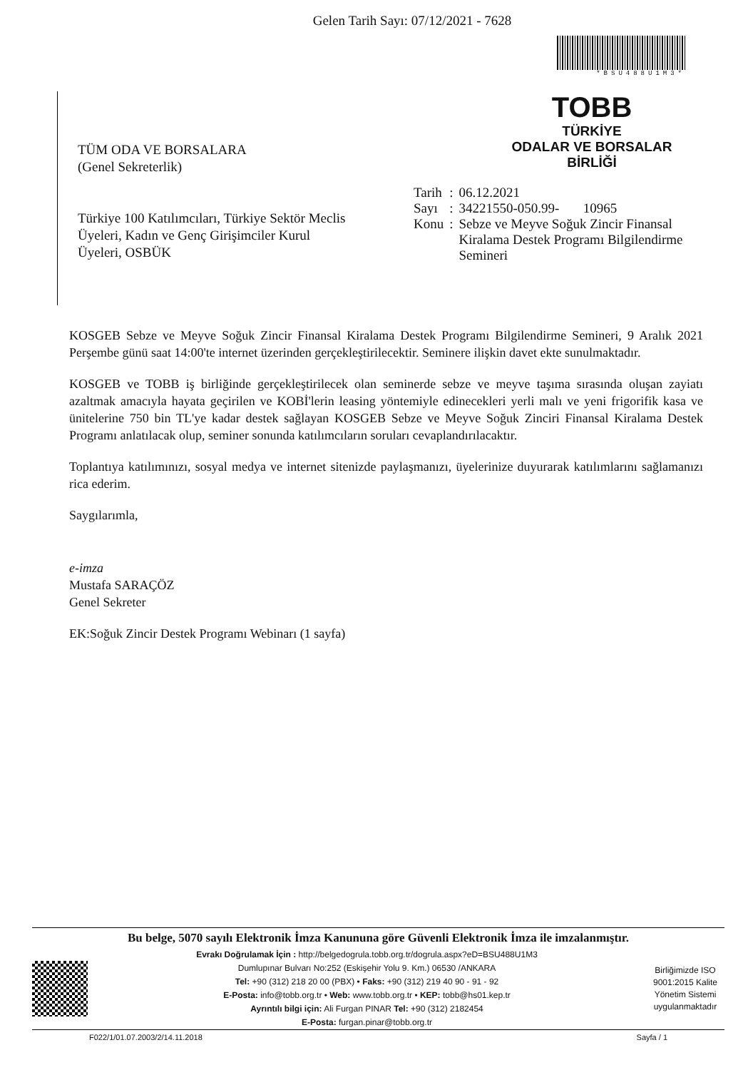Gelen Tarih Sayı: 07/12/2021 - 7628
*BSU488U1M3*
TÜM ODA VE BORSALARA
(Genel Sekreterlik)
Türkiye 100 Katılımcıları, Türkiye Sektör Meclis Üyeleri, Kadın ve Genç Girişimciler Kurul Üyeleri, OSBÜK
TOBB
TÜRKİYE
ODALAR VE BORSALAR
BİRLİĞİ
| Tarih | : | 06.12.2021 |
| Sayı | : | 34221550-050.99- 10965 |
| Konu | : | Sebze ve Meyve Soğuk Zincir Finansal Kiralama Destek Programı Bilgilendirme Semineri |
KOSGEB Sebze ve Meyve Soğuk Zincir Finansal Kiralama Destek Programı Bilgilendirme Semineri, 9 Aralık 2021 Perşembe günü saat 14:00'te internet üzerinden gerçekleştirilecektir. Seminere ilişkin davet ekte sunulmaktadır.
KOSGEB ve TOBB iş birliğinde gerçekleştirilecek olan seminerde sebze ve meyve taşıma sırasında oluşan zayiatı azaltmak amacıyla hayata geçirilen ve KOBİ'lerin leasing yöntemiyle edinecekleri yerli malı ve yeni frigorifik kasa ve ünitelerine 750 bin TL'ye kadar destek sağlayan KOSGEB Sebze ve Meyve Soğuk Zinciri Finansal Kiralama Destek Programı anlatılacak olup, seminer sonunda katılımcıların soruları cevaplandırılacaktır.
Toplantıya katılımınızı, sosyal medya ve internet sitenizde paylaşmanızı, üyelerinize duyurarak katılımlarını sağlamanızı rica ederim.
Saygılarımla,
e-imza
Mustafa SARAÇÖZ
Genel Sekreter
EK:Soğuk Zincir Destek Programı Webinarı (1 sayfa)
Bu belge, 5070 sayılı Elektronik İmza Kanununa göre Güvenli Elektronik İmza ile imzalanmıştır.
Evrakı Doğrulamak İçin : http://belgedogrula.tobb.org.tr/dogrula.aspx?eD=BSU488U1M3
Dumlupınar Bulvarı No:252 (Eskişehir Yolu 9. Km.) 06530 /ANKARA
Tel: +90 (312) 218 20 00 (PBX) • Faks: +90 (312) 219 40 90 - 91 - 92
E-Posta: info@tobb.org.tr • Web: www.tobb.org.tr • KEP: tobb@hs01.kep.tr
Ayrıntılı bilgi için: Ali Furgan PINAR Tel: +90 (312) 2182454
E-Posta: furgan.pinar@tobb.org.tr
Birliğimizde ISO 9001:2015 Kalite Yönetim Sistemi uygulanmaktadır
F022/1/01.07.2003/2/14.11.2018 Sayfa / 1